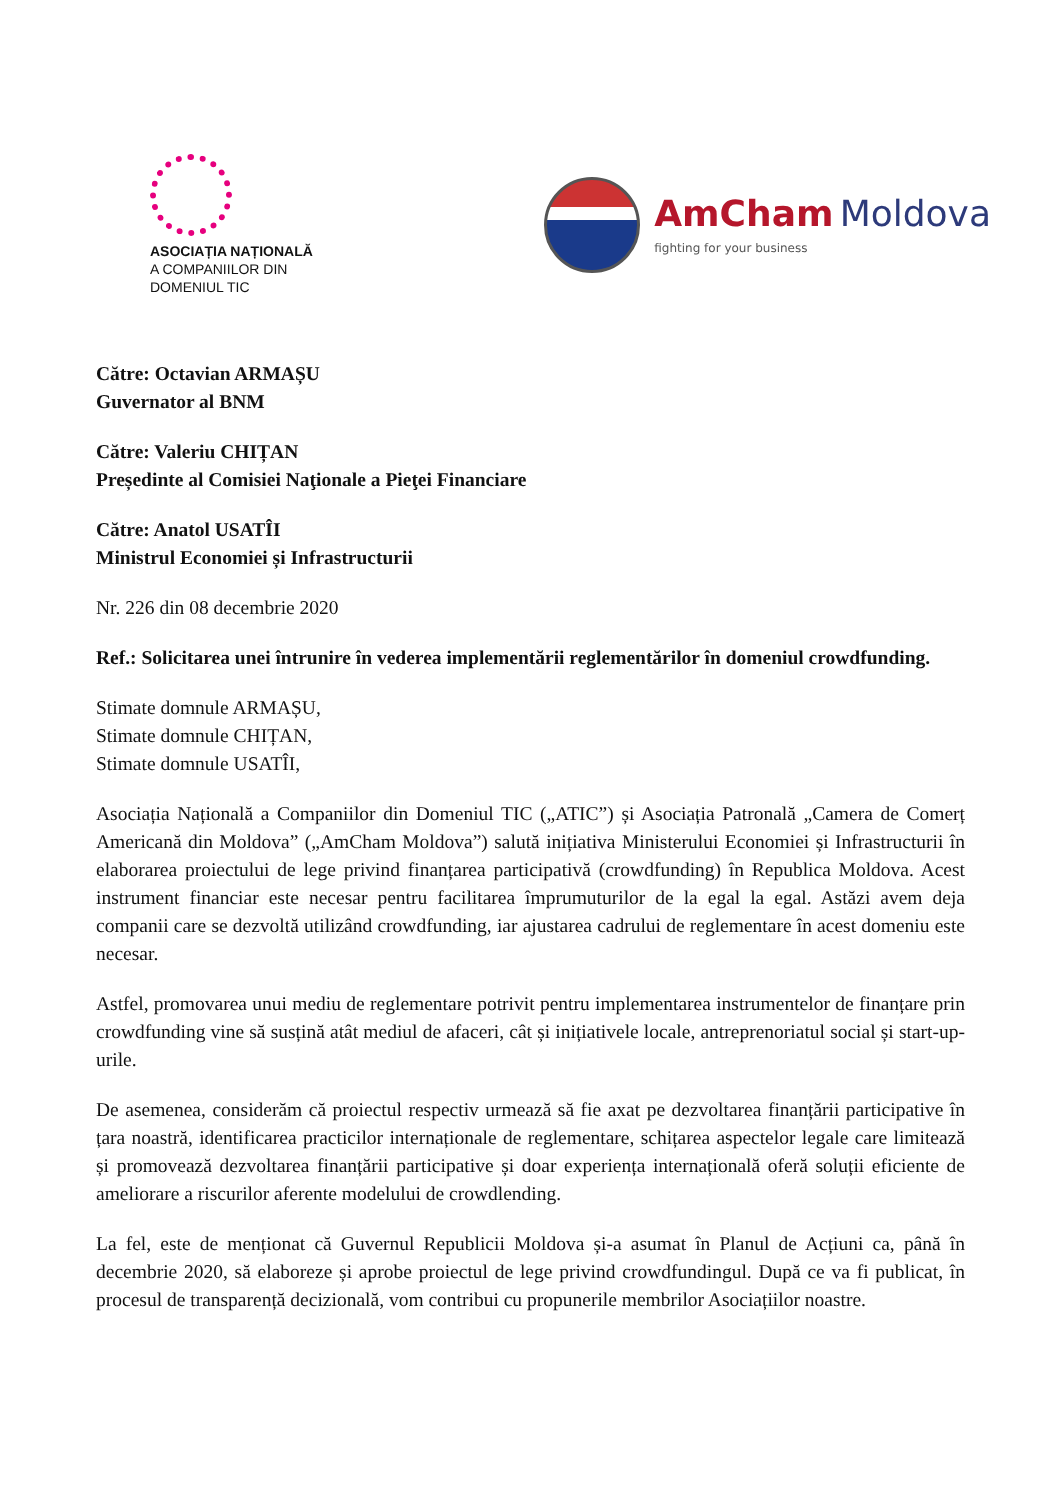ASOCIAȚIA NAȚIONALĂ
A COMPANIILOR DIN
DOMENIUL TIC
AmCham Moldova
fighting for your business
Către: Octavian ARMAȘU
Guvernator al BNM
Către: Valeriu CHIȚAN
Președinte al Comisiei Naţionale a Pieţei Financiare
Către: Anatol USATÎI
Ministrul Economiei și Infrastructurii
Nr. 226 din 08 decembrie 2020
Ref.: Solicitarea unei întrunire în vederea implementării reglementărilor în domeniul crowdfunding.
Stimate domnule ARMAȘU,
Stimate domnule CHIȚAN,
Stimate domnule USATÎI,
Asociația Națională a Companiilor din Domeniul TIC („ATIC”) și Asociația Patronală „Camera de Comerț Americană din Moldova” („AmCham Moldova”) salută inițiativa Ministerului Economiei și Infrastructurii în elaborarea proiectului de lege privind finanțarea participativă (crowdfunding) în Republica Moldova. Acest instrument financiar este necesar pentru facilitarea împrumuturilor de la egal la egal. Astăzi avem deja companii care se dezvoltă utilizând crowdfunding, iar ajustarea cadrului de reglementare în acest domeniu este necesar.
Astfel, promovarea unui mediu de reglementare potrivit pentru implementarea instrumentelor de finanțare prin crowdfunding vine să susțină atât mediul de afaceri, cât și inițiativele locale, antreprenoriatul social și start-up-urile.
De asemenea, considerăm că proiectul respectiv urmează să fie axat pe dezvoltarea finanțării participative în țara noastră, identificarea practicilor internaționale de reglementare, schițarea aspectelor legale care limitează și promovează dezvoltarea finanțării participative și doar experiența internațională oferă soluții eficiente de ameliorare a riscurilor aferente modelului de crowdlending.
La fel, este de menționat că Guvernul Republicii Moldova și-a asumat în Planul de Acțiuni ca, până în decembrie 2020, să elaboreze și aprobe proiectul de lege privind crowdfundingul. După ce va fi publicat, în procesul de transparență decizională, vom contribui cu propunerile membrilor Asociațiilor noastre.